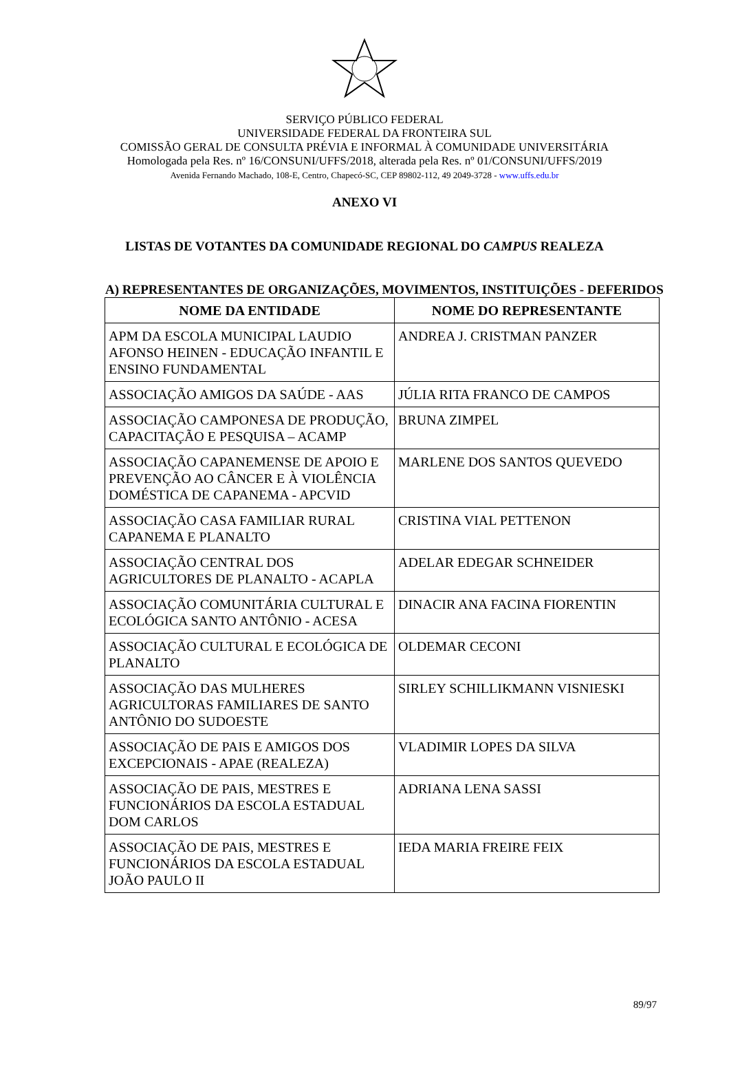SERVIÇO PÚBLICO FEDERAL
UNIVERSIDADE FEDERAL DA FRONTEIRA SUL
COMISSÃO GERAL DE CONSULTA PRÉVIA E INFORMAL À COMUNIDADE UNIVERSITÁRIA
Homologada pela Res. nº 16/CONSUNI/UFFS/2018, alterada pela Res. nº 01/CONSUNI/UFFS/2019
Avenida Fernando Machado, 108-E, Centro, Chapecó-SC, CEP 89802-112, 49 2049-3728 - www.uffs.edu.br
ANEXO VI
LISTAS DE VOTANTES DA COMUNIDADE REGIONAL DO CAMPUS REALEZA
A) REPRESENTANTES DE ORGANIZAÇÕES, MOVIMENTOS, INSTITUIÇÕES - DEFERIDOS
| NOME DA ENTIDADE | NOME DO REPRESENTANTE |
| --- | --- |
| APM DA ESCOLA MUNICIPAL LAUDIO AFONSO HEINEN - EDUCAÇÃO INFANTIL E ENSINO FUNDAMENTAL | ANDREA J. CRISTMAN PANZER |
| ASSOCIAÇÃO AMIGOS DA SAÚDE - AAS | JÚLIA RITA FRANCO DE CAMPOS |
| ASSOCIAÇÃO CAMPONESA DE PRODUÇÃO, CAPACITAÇÃO E PESQUISA – ACAMP | BRUNA ZIMPEL |
| ASSOCIAÇÃO CAPANEMENSE DE APOIO E PREVENÇÃO AO CÂNCER E À VIOLÊNCIA DOMÉSTICA DE CAPANEMA - APCVID | MARLENE DOS SANTOS QUEVEDO |
| ASSOCIAÇÃO CASA FAMILIAR RURAL CAPANEMA E PLANALTO | CRISTINA VIAL PETTENON |
| ASSOCIAÇÃO CENTRAL DOS AGRICULTORES DE PLANALTO - ACAPLA | ADELAR EDEGAR SCHNEIDER |
| ASSOCIAÇÃO COMUNITÁRIA CULTURAL E ECOLÓGICA SANTO ANTÔNIO - ACESA | DINACIR ANA FACINA FIORENTIN |
| ASSOCIAÇÃO CULTURAL E ECOLÓGICA DE PLANALTO | OLDEMAR CECONI |
| ASSOCIAÇÃO DAS MULHERES AGRICULTORAS FAMILIARES DE SANTO ANTÔNIO DO SUDOESTE | SIRLEY SCHILLIKMANN VISNIESKI |
| ASSOCIAÇÃO DE PAIS E AMIGOS DOS EXCEPCIONAIS - APAE (REALEZA) | VLADIMIR LOPES DA SILVA |
| ASSOCIAÇÃO DE PAIS, MESTRES E FUNCIONÁRIOS DA ESCOLA ESTADUAL DOM CARLOS | ADRIANA LENA SASSI |
| ASSOCIAÇÃO DE PAIS, MESTRES E FUNCIONÁRIOS DA ESCOLA ESTADUAL JOÃO PAULO II | IEDA MARIA FREIRE FEIX |
89/97